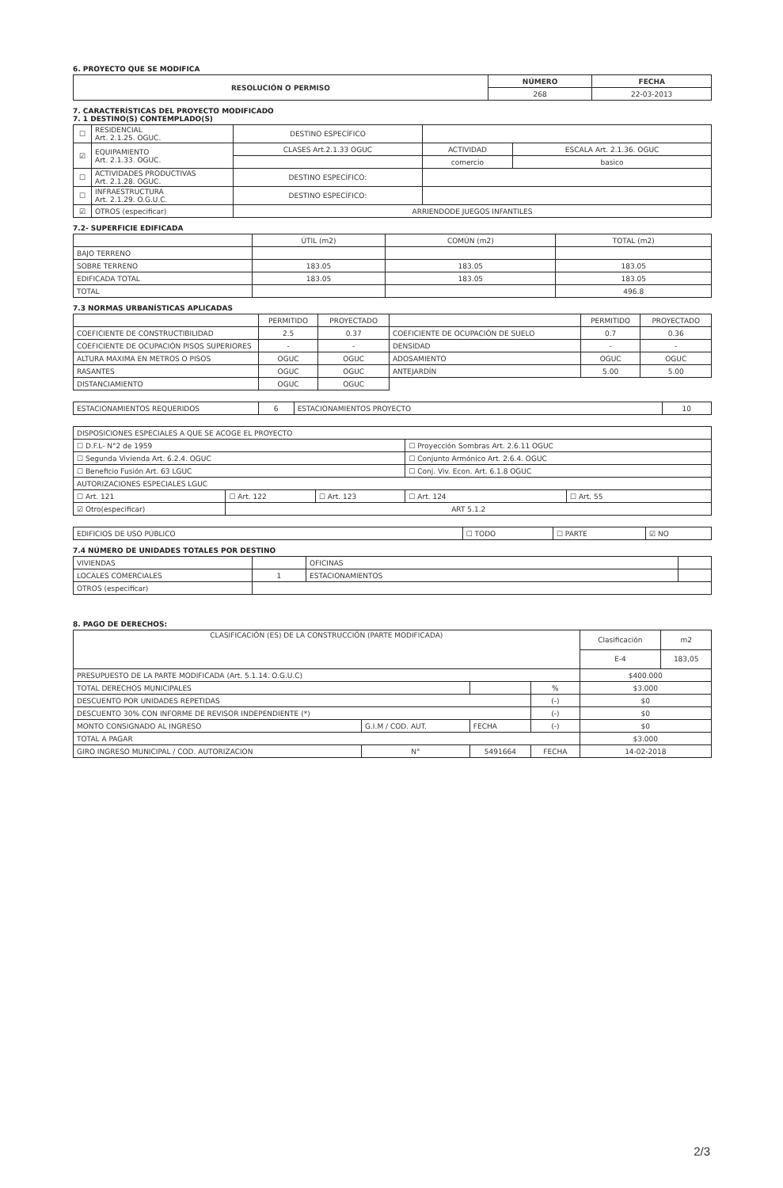6. PROYECTO QUE SE MODIFICA
| RESOLUCIÓN O PERMISO | NÚMERO | FECHA |
| --- | --- | --- |
| | 268 | 22-03-2013 |
7. CARACTERÍSTICAS DEL PROYECTO MODIFICADO
7. 1 DESTINO(S) CONTEMPLADO(S)
| ☐ | RESIDENCIAL Art. 2.1.25. OGUC. | DESTINO ESPECÍFICO | | |
| ☑ | EQUIPAMIENTO Art. 2.1.33. OGUC. | CLASES Art.2.1.33 OGUC | ACTIVIDAD | ESCALA Art. 2.1.36. OGUC |
| | | | comercio | basico |
| ☐ | ACTIVIDADES PRODUCTIVAS Art. 2.1.28. OGUC. | DESTINO ESPECÍFICO: | | |
| ☐ | INFRAESTRUCTURA Art. 2.1.29. O.G.U.C. | DESTINO ESPECÍFICO: | | |
| ☑ | OTROS (especificar) | ARRIENDODE JUEGOS INFANTILES | | |
7.2- SUPERFICIE EDIFICADA
| | ÚTIL (m2) | COMÚN (m2) | TOTAL (m2) |
| BAJO TERRENO | | | |
| SOBRE TERRENO | 183.05 | 183.05 | 183.05 |
| EDIFICADA TOTAL | 183.05 | 183.05 | 183.05 |
| TOTAL | | | 496.8 |
7.3 NORMAS URBANÍSTICAS APLICADAS
| | PERMITIDO | PROYECTADO | | PERMITIDO | PROYECTADO |
| COEFICIENTE DE CONSTRUCTIBILIDAD | 2.5 | 0.37 | COEFICIENTE DE OCUPACIÓN DE SUELO | 0.7 | 0.36 |
| COEFICIENTE DE OCUPACIÓN PISOS SUPERIORES | - | - | DENSIDAD | - | - |
| ALTURA MAXIMA EN METROS O PISOS | OGUC | OGUC | ADOSAMIENTO | OGUC | OGUC |
| RASANTES | OGUC | OGUC | ANTEJARDÍN | 5.00 | 5.00 |
| DISTANCIAMIENTO | OGUC | OGUC | | | |
| ESTACIONAMIENTOS REQUERIDOS | 6 | ESTACIONAMIENTOS PROYECTO | 10 |
| DISPOSICIONES ESPECIALES A QUE SE ACOGE EL PROYECTO | | | | |
| ☐ D.F.L- N°2 de 1959 | | | ☐ Proyección Sombras Art. 2.6.11 OGUC | |
| ☐ Segunda Vivienda Art. 6.2.4. OGUC | | | ☐ Conjunto Armónico Art. 2.6.4. OGUC | |
| ☐ Beneficio Fusión Art. 63 LGUC | | | ☐ Conj. Viv. Econ. Art. 6.1.8 OGUC | |
| AUTORIZACIONES ESPECIALES LGUC | | | | |
| ☐ Art. 121 | ☐ Art. 122 | ☐ Art. 123 | ☐ Art. 124 | ☐ Art. 55 |
| ☑ Otro(especificar) | ART 5.1.2 | | | |
| EDIFICIOS DE USO PÚBLICO | ☐ TODO | ☐ PARTE | ☑ NO |
7.4 NÚMERO DE UNIDADES TOTALES POR DESTINO
| VIVIENDAS | | OFICINAS | |
| LOCALES COMERCIALES | 1 | ESTACIONAMIENTOS | |
| OTROS (especificar) | | | |
8. PAGO DE DERECHOS:
| CLASIFICACIÓN (ES) DE LA CONSTRUCCIÓN (PARTE MODIFICADA) | | | | Clasificación | m2 |
| | | | | E-4 | 183,05 |
| PRESUPUESTO DE LA PARTE MODIFICADA (Art. 5.1.14. O.G.U.C) | | | | $400.000 | |
| TOTAL DERECHOS MUNICIPALES | | | % | $3.000 | |
| DESCUENTO POR UNIDADES REPETIDAS | | | (-) | $0 | |
| DESCUENTO 30% CON INFORME DE REVISOR INDEPENDIENTE (*) | | | (-) | $0 | |
| MONTO CONSIGNADO AL INGRESO | G.I.M / COD. AUT. | FECHA | (-) | $0 | |
| TOTAL A PAGAR | | | | $3.000 | |
| GIRO INGRESO MUNICIPAL / COD. AUTORIZACION | N° | 5491664 | FECHA | 14-02-2018 | |
2/3